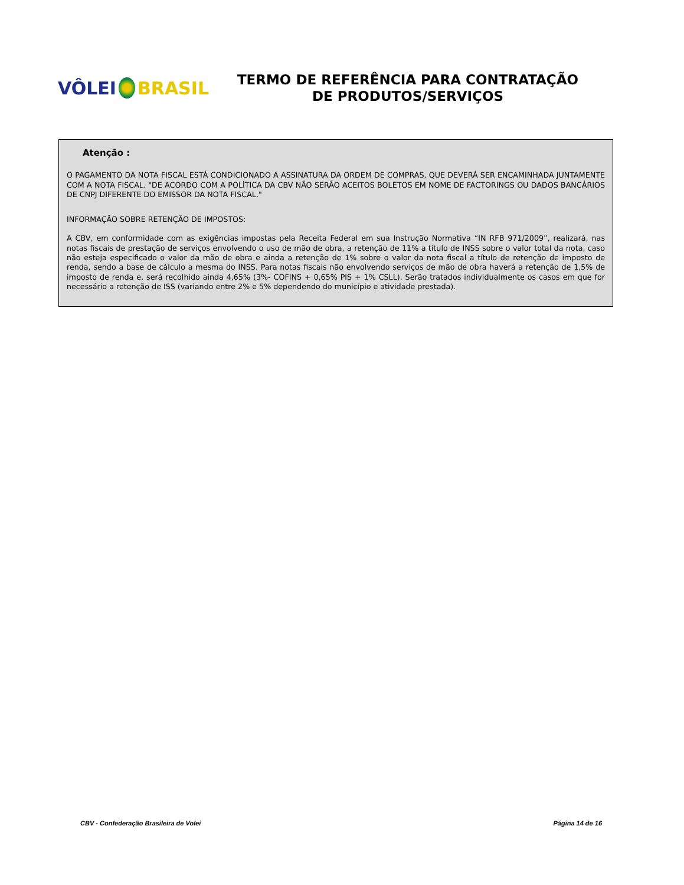VÔLEI BRASIL
TERMO DE REFERÊNCIA PARA CONTRATAÇÃO
DE PRODUTOS/SERVIÇOS
Atenção :
O PAGAMENTO DA NOTA FISCAL ESTÁ CONDICIONADO A ASSINATURA DA ORDEM DE COMPRAS, QUE DEVERÁ SER ENCAMINHADA JUNTAMENTE COM A NOTA FISCAL. "DE ACORDO COM A POLÍTICA DA CBV NÃO SERÃO ACEITOS BOLETOS EM NOME DE FACTORINGS OU DADOS BANCÁRIOS DE CNPJ DIFERENTE DO EMISSOR DA NOTA FISCAL."
INFORMAÇÃO SOBRE RETENÇÃO DE IMPOSTOS:
A CBV, em conformidade com as exigências impostas pela Receita Federal em sua Instrução Normativa “IN RFB 971/2009”, realizará, nas notas fiscais de prestação de serviços envolvendo o uso de mão de obra, a retenção de 11% a título de INSS sobre o valor total da nota, caso não esteja especificado o valor da mão de obra e ainda a retenção de 1% sobre o valor da nota fiscal a título de retenção de imposto de renda, sendo a base de cálculo a mesma do INSS. Para notas fiscais não envolvendo serviços de mão de obra haverá a retenção de 1,5% de imposto de renda e, será recolhido ainda 4,65% (3%- COFINS + 0,65% PIS + 1% CSLL). Serão tratados individualmente os casos em que for necessário a retenção de ISS (variando entre 2% e 5% dependendo do município e atividade prestada).
CBV - Confederação Brasileira de Volei Página 14 de 16